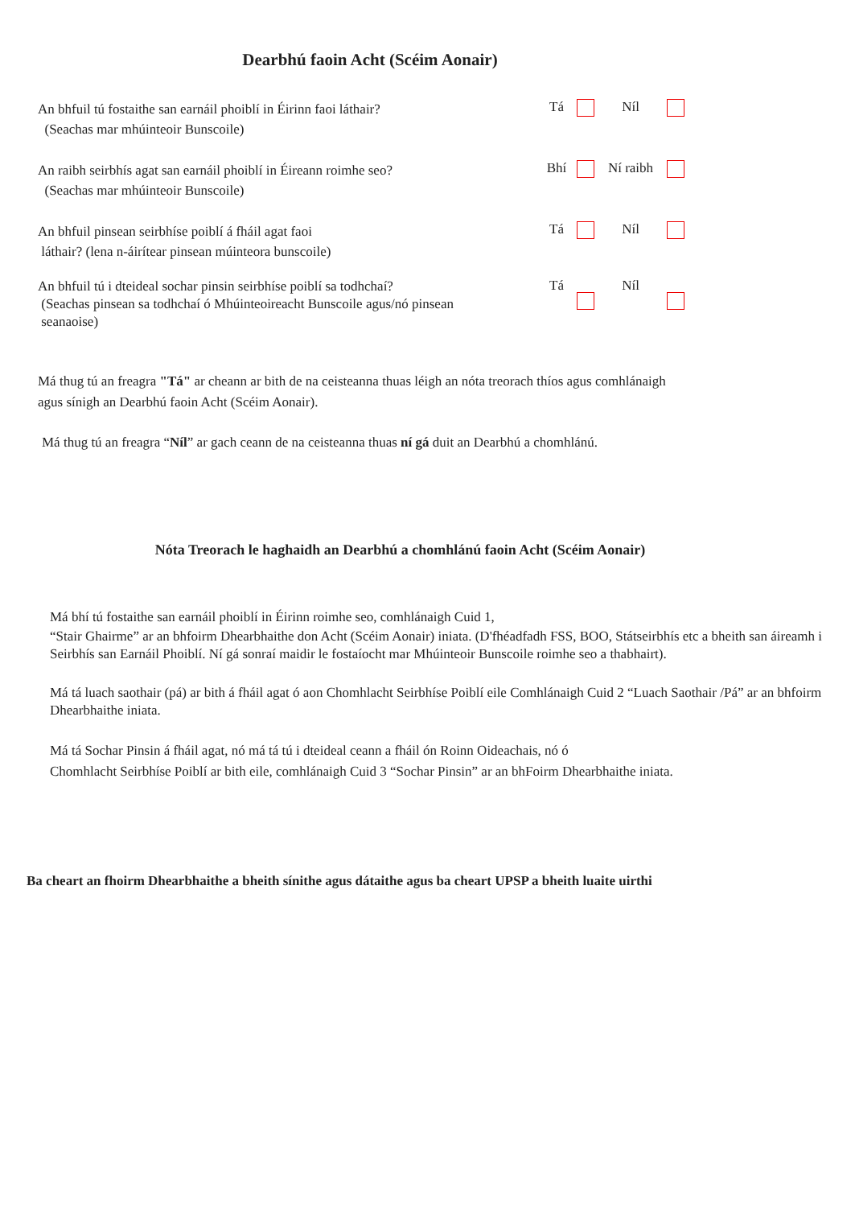Dearbhú faoin Acht (Scéim Aonair)
An bhfuil tú fostaithe san earnáil phoiblí in Éirinn faoi láthair?
(Seachas mar mhúinteoir Bunscoile)
Tá Níl
An raibh seirbhís agat san earnáil phoiblí in Éireann roimhe seo?
(Seachas mar mhúinteoir Bunscoile)
Bhí Ní raibh
An bhfuil pinsean seirbhíse poiblí á fháil agat faoi
láthair? (lena n-áirítear pinsean múinteora bunscoile)
Tá Níl
An bhfuil tú i dteideal sochar pinsin seirbhíse poiblí sa todhchaí?
(Seachas pinsean sa todhchaí ó Mhúinteoireacht Bunscoile agus/nó pinsean
seanaoise)
Tá Níl
Má thug tú an freagra "Tá" ar cheann ar bith de na ceisteanna thuas léigh an nóta treorach thíos agus comhlánaigh
agus sínigh an Dearbhú faoin Acht (Scéim Aonair).
Má thug tú an freagra “Níl” ar gach ceann de na ceisteanna thuas ní gá duit an Dearbhú a chomhlánú.
Nóta Treorach le haghaidh an Dearbhú a chomhlánú faoin Acht (Scéim Aonair)
Má bhí tú fostaithe san earnáil phoiblí in Éirinn roimhe seo, comhlánaigh Cuid 1,
“Stair Ghairme” ar an bhfoirm Dhearbhaithe don Acht (Scéim Aonair) iniata. (D'fhéadfadh FSS, BOO, Státseirbhís etc a bheith san áireamh i Seirbhís san Earnáil Phoiblí. Ní gá sonraí maidir le fostaíocht mar Mhúinteoir Bunscoile roimhe seo a thabhairt).
Má tá luach saothair (pá) ar bith á fháil agat ó aon Chomhlacht Seirbhíse Poiblí eile Comhlánaigh Cuid 2 “Luach Saothair /Pá” ar an bhfoirm Dhearbhaithe iniata.
Má tá Sochar Pinsin á fháil agat, nó má tá tú i dteideal ceann a fháil ón Roinn Oideachais, nó ó
Chomhlacht Seirbhíse Poiblí ar bith eile, comhlánaigh Cuid 3 “Sochar Pinsin” ar an bhFoirm Dhearbhaithe iniata.
Ba cheart an fhoirm Dhearbhaithe a bheith sínithe agus dátaithe agus ba cheart UPSP a bheith luaite uirthi